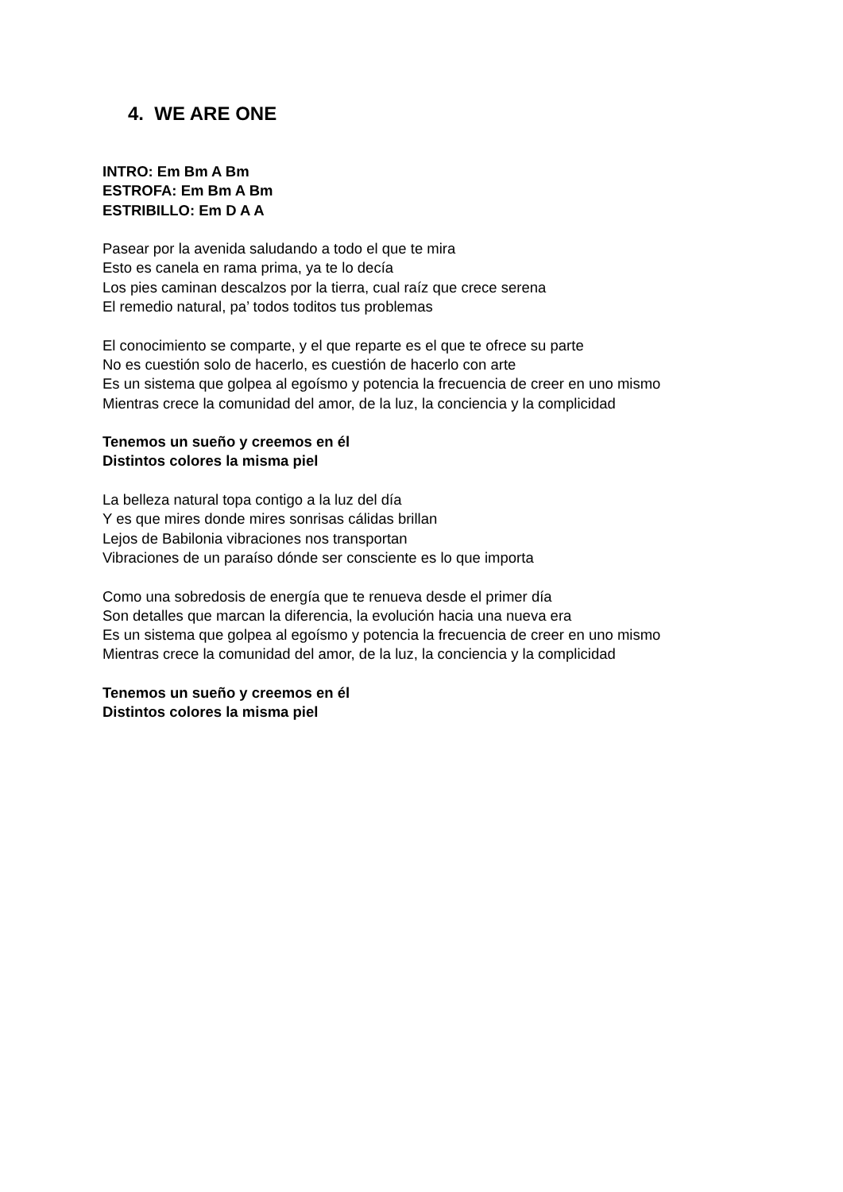4. WE ARE ONE
INTRO: Em Bm A Bm
ESTROFA: Em Bm A Bm
ESTRIBILLO: Em D A A
Pasear por la avenida saludando a todo el que te mira
Esto es canela en rama prima, ya te lo decía
Los pies caminan descalzos por la tierra, cual raíz que crece serena
El remedio natural, pa’ todos toditos tus problemas
El conocimiento se comparte, y el que reparte es el que te ofrece su parte
No es cuestión solo de hacerlo, es cuestión de hacerlo con arte
Es un sistema que golpea al egoísmo y potencia la frecuencia de creer en uno mismo
Mientras crece la comunidad del amor, de la luz, la conciencia y la complicidad
Tenemos un sueño y creemos en él
Distintos colores la misma piel
La belleza natural topa contigo a la luz del día
Y es que mires donde mires sonrisas cálidas brillan
Lejos de Babilonia vibraciones nos transportan
Vibraciones de un paraíso dónde ser consciente es lo que importa
Como una sobredosis de energía que te renueva desde el primer día
Son detalles que marcan la diferencia, la evolución hacia una nueva era
Es un sistema que golpea al egoísmo y potencia la frecuencia de creer en uno mismo
Mientras crece la comunidad del amor, de la luz, la conciencia y la complicidad
Tenemos un sueño y creemos en él
Distintos colores la misma piel